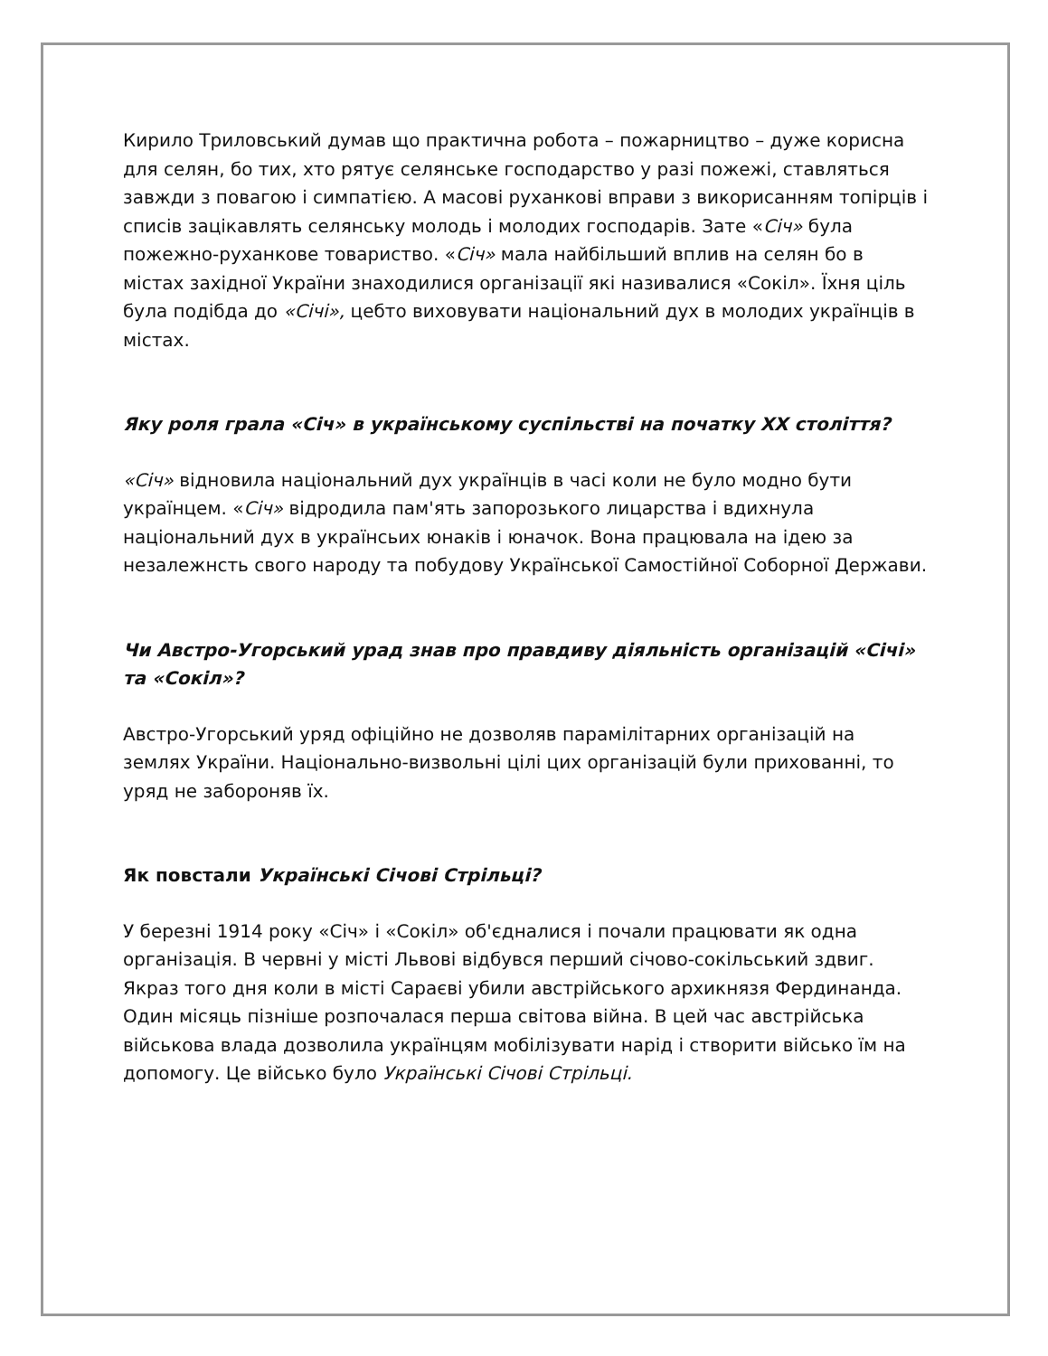Кирило Триловський думав що практична робота – пожарництво – дуже корисна для селян, бо тих, хто рятує селянське господарство у разі пожежі, ставляться завжди з повагою і симпатією. А масові руханкові вправи з викорисанням топірців і списів зацікавлять селянську молодь і молодих господарів. Зате «Січ» була пожежно-руханкове товариство. «Січ» мала найбільший вплив на селян бо в містах західної України знаходилися організації які називалися «Сокіл». Їхня ціль була подібда до «Січі», цебто виховувати національний дух в молодих українців в містах.
Яку роля грала «Січ» в українському суспільстві на початку XX століття?
«Січ» відновила національний дух українців в часі коли не було модно бути українцем. «Січ» відродила пам'ять запорозького лицарства і вдихнула національний дух в українсьих юнаків і юначок. Вона працювала на ідею за незалежнсть свого народу та побудову Української Самостійної Соборної Держави.
Чи Австро-Угорський урад знав про правдиву діяльність організацій «Січі» та «Сокіл»?
Австро-Угорський уряд офіційно не дозволяв парамілітарних організацій на землях України. Національно-визвольні цілі цих організацій були прихованні, то уряд не забороняв їх.
Як повстали Українські Січові Стрільці?
У березні 1914 року «Січ» і «Сокіл» об'єдналися і почали працювати як одна організація. В червні у місті Львові відбувся перший січово-сокільський здвиг. Якраз того дня коли в місті Сараєві убили австрійського архикнязя Фердинанда. Один місяць пізніше розпочалася перша світова війна. В цей час австрійська військова влада дозволила українцям мобілізувати нарід і створити військо їм на допомогу. Це військо було Українські Січові Стрільці.